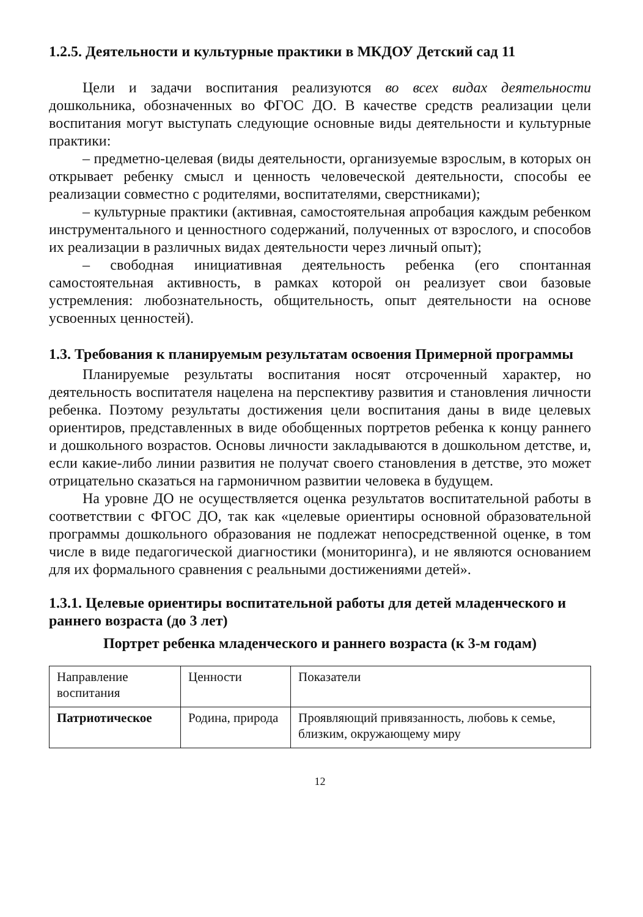1.2.5. Деятельности и культурные практики в МКДОУ Детский сад 11
Цели и задачи воспитания реализуются во всех видах деятельности дошкольника, обозначенных во ФГОС ДО. В качестве средств реализации цели воспитания могут выступать следующие основные виды деятельности и культурные практики:
– предметно-целевая (виды деятельности, организуемые взрослым, в которых он открывает ребенку смысл и ценность человеческой деятельности, способы ее реализации совместно с родителями, воспитателями, сверстниками);
– культурные практики (активная, самостоятельная апробация каждым ребенком инструментального и ценностного содержаний, полученных от взрослого, и способов их реализации в различных видах деятельности через личный опыт);
– свободная инициативная деятельность ребенка (его спонтанная самостоятельная активность, в рамках которой он реализует свои базовые устремления: любознательность, общительность, опыт деятельности на основе усвоенных ценностей).
1.3. Требования к планируемым результатам освоения Примерной программы
Планируемые результаты воспитания носят отсроченный характер, но деятельность воспитателя нацелена на перспективу развития и становления личности ребенка. Поэтому результаты достижения цели воспитания даны в виде целевых ориентиров, представленных в виде обобщенных портретов ребенка к концу раннего и дошкольного возрастов. Основы личности закладываются в дошкольном детстве, и, если какие-либо линии развития не получат своего становления в детстве, это может отрицательно сказаться на гармоничном развитии человека в будущем.
На уровне ДО не осуществляется оценка результатов воспитательной работы в соответствии с ФГОС ДО, так как «целевые ориентиры основной образовательной программы дошкольного образования не подлежат непосредственной оценке, в том числе в виде педагогической диагностики (мониторинга), и не являются основанием для их формального сравнения с реальными достижениями детей».
1.3.1. Целевые ориентиры воспитательной работы для детей младенческого и раннего возраста (до 3 лет)
Портрет ребенка младенческого и раннего возраста (к 3-м годам)
| Направление воспитания | Ценности | Показатели |
| Патриотическое | Родина, природа | Проявляющий привязанность, любовь к семье, близким, окружающему миру |
12